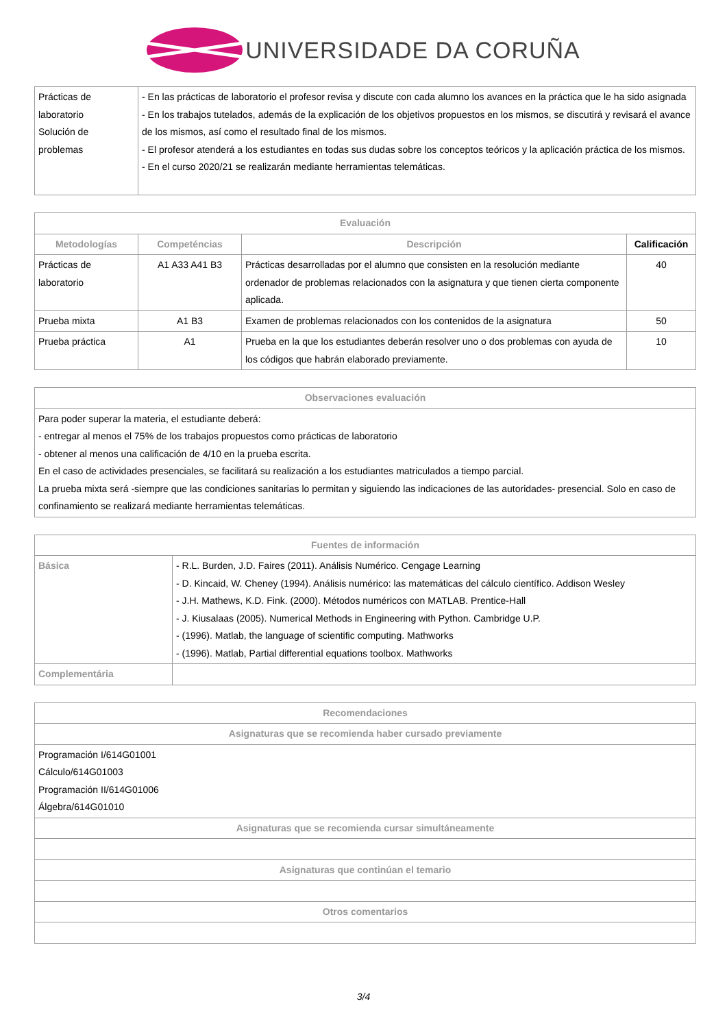UNIVERSIDADE DA CORUÑA
| Prácticas de laboratorio Solución de problemas | - En las prácticas de laboratorio el profesor revisa y discute con cada alumno los avances en la práctica que le ha sido asignada - En los trabajos tutelados, además de la explicación de los objetivos propuestos en los mismos, se discutirá y revisará el avance de los mismos, así como el resultado final de los mismos. - El profesor atenderá a los estudiantes en todas sus dudas sobre los conceptos teóricos y la aplicación práctica de los mismos. - En el curso 2020/21 se realizarán mediante herramientas telemáticas. |
| Evaluación | | | |
| --- | --- | --- | --- |
| Metodologías | Competéncias | Descripción | Calificación |
| Prácticas de laboratorio | A1 A33 A41 B3 | Prácticas desarrolladas por el alumno que consisten en la resolución mediante ordenador de problemas relacionados con la asignatura y que tienen cierta componente aplicada. | 40 |
| Prueba mixta | A1 B3 | Examen de problemas relacionados con los contenidos de la asignatura | 50 |
| Prueba práctica | A1 | Prueba en la que los estudiantes deberán resolver uno o dos problemas con ayuda de los códigos que habrán elaborado previamente. | 10 |
| Observaciones evaluación |
| --- |
| Para poder superar la materia, el estudiante deberá: - entregar al menos el 75% de los trabajos propuestos como prácticas de laboratorio - obtener al menos una calificación de 4/10 en la prueba escrita. En el caso de actividades presenciales, se facilitará su realización a los estudiantes matriculados a tiempo parcial. La prueba mixta será -siempre que las condiciones sanitarias lo permitan y siguiendo las indicaciones de las autoridades- presencial. Solo en caso de confinamiento se realizará mediante herramientas telemáticas. |
| Fuentes de información | |
| --- | --- |
| Básica | - R.L. Burden, J.D. Faires (2011). Análisis Numérico. Cengage Learning - D. Kincaid, W. Cheney (1994). Análisis numérico: las matemáticas del cálculo científico. Addison Wesley - J.H. Mathews, K.D. Fink. (2000). Métodos numéricos con MATLAB. Prentice-Hall - J. Kiusalaas (2005). Numerical Methods in Engineering with Python. Cambridge U.P. - (1996). Matlab, the language of scientific computing. Mathworks - (1996). Matlab, Partial differential equations toolbox. Mathworks |
| Complementária | |
| Recomendaciones |
| --- |
| Asignaturas que se recomienda haber cursado previamente |
| Programación I/614G01001 Cálculo/614G01003 Programación II/614G01006 Álgebra/614G01010 |
| Asignaturas que se recomienda cursar simultáneamente |
| Asignaturas que continúan el temario |
| Otros comentarios |
3/4